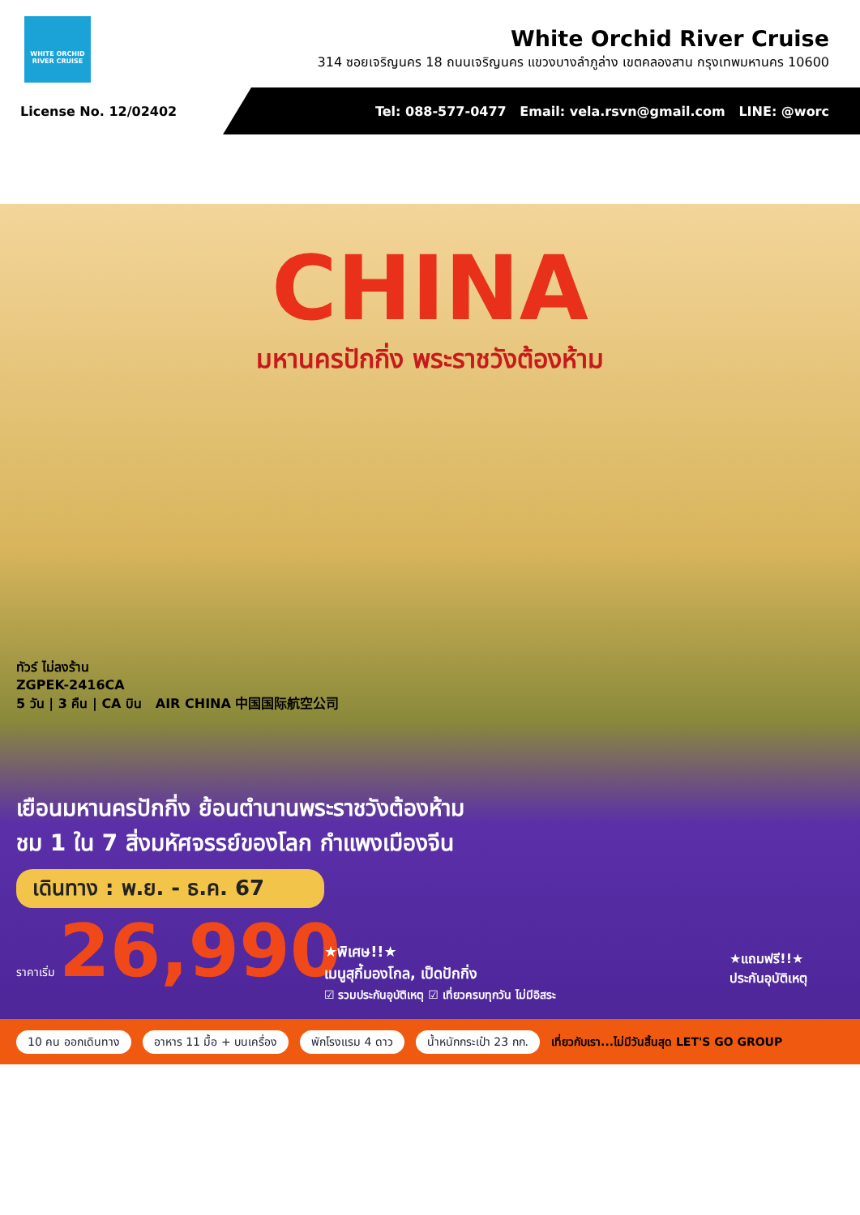WHITE ORCHID RIVER CRUISE
White Orchid River Cruise
314 ซอยเจริญนคร 18 ถนนเจริญนคร แขวงบางลำภูล่าง เขตคลองสาน กรุงเทพมหานคร 10600
License No. 12/02402 Tel: 088-577-0477 Email: vela.rsvn@gmail.com LINE: @worc
CHINA
มหานครปักกิ่ง พระราชวังต้องห้าม
ทัวร์ ไม่ลงร้าน
ZGPEK-2416CA
5 วัน | 3 คืน | CA บิน AIR CHINA 中国国际航空公司
เยือนมหานครปักกิ่ง ย้อนตำนานพระราชวังต้องห้าม
ชม 1 ใน 7 สิ่งมหัศจรรย์ของโลก กำแพงเมืองจีน
เดินทาง : พ.ย. - ธ.ค. 67
ราคาเริ่ม 26,990
★พิเศษ!!★
เมนูสุกี้มองโกล, เป็ดปักกิ่ง
☑ รวมประกันอุบัติเหตุ ☑ เที่ยวครบทุกวัน ไม่มีอิสระ
★แถมฟรี!!★
ประกันอุบัติเหตุ
10 คน ออกเดินทาง อาหาร 11 มื้อ + บนเครื่อง พักโรงแรม 4 ดาว น้ำหนักกระเป๋า 23 กก. เที่ยวกับเรา...ไม่มีวันสิ้นสุด LET'S GO GROUP